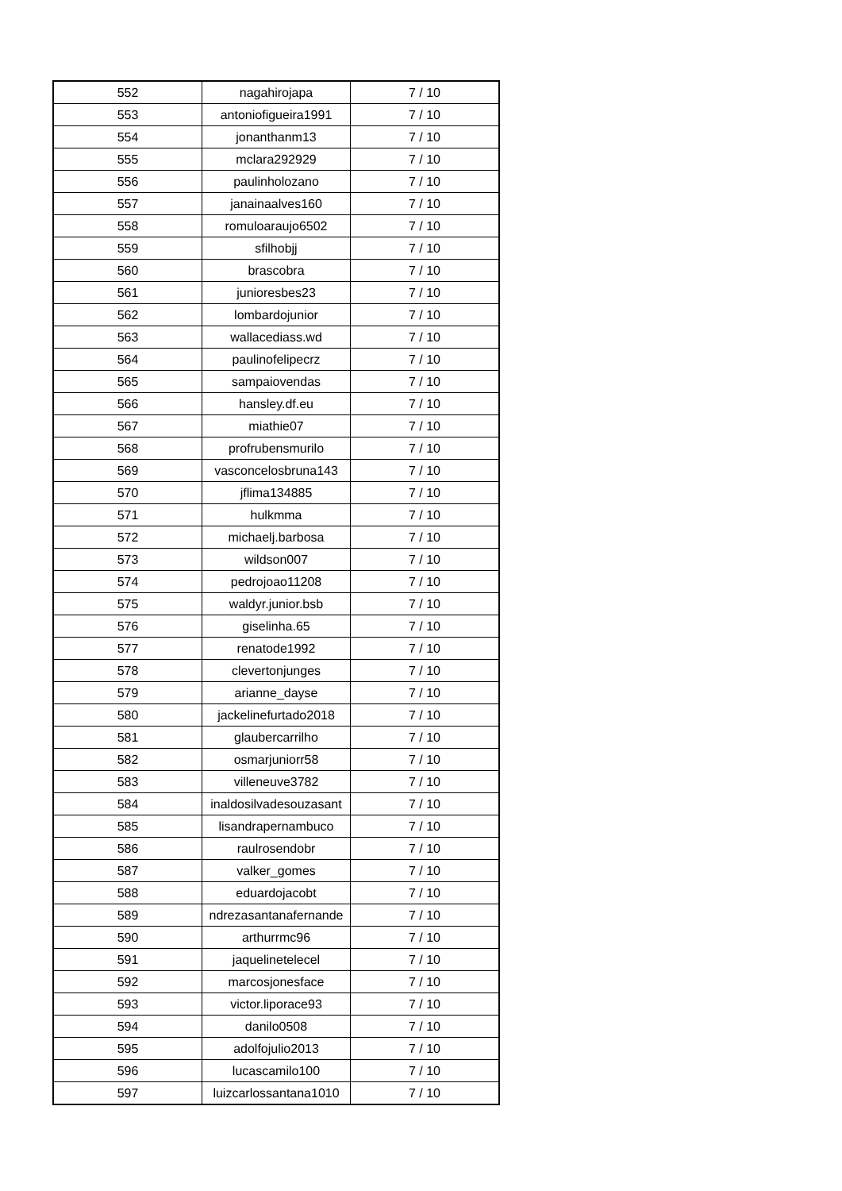| 552 | nagahirojapa | 7 / 10 |
| 553 | antoniofigueira1991 | 7 / 10 |
| 554 | jonanthanm13 | 7 / 10 |
| 555 | mclara292929 | 7 / 10 |
| 556 | paulinholozano | 7 / 10 |
| 557 | janainaalves160 | 7 / 10 |
| 558 | romuloaraujo6502 | 7 / 10 |
| 559 | sfilhobjj | 7 / 10 |
| 560 | brascobra | 7 / 10 |
| 561 | junioresbes23 | 7 / 10 |
| 562 | lombardojunior | 7 / 10 |
| 563 | wallacediass.wd | 7 / 10 |
| 564 | paulinofelipecrz | 7 / 10 |
| 565 | sampaiovendas | 7 / 10 |
| 566 | hansley.df.eu | 7 / 10 |
| 567 | miathie07 | 7 / 10 |
| 568 | profrubensmurilo | 7 / 10 |
| 569 | vasconcelosbruna143 | 7 / 10 |
| 570 | jflima134885 | 7 / 10 |
| 571 | hulkmma | 7 / 10 |
| 572 | michaelj.barbosa | 7 / 10 |
| 573 | wildson007 | 7 / 10 |
| 574 | pedrojoao11208 | 7 / 10 |
| 575 | waldyr.junior.bsb | 7 / 10 |
| 576 | giselinha.65 | 7 / 10 |
| 577 | renatode1992 | 7 / 10 |
| 578 | clevertonjunges | 7 / 10 |
| 579 | arianne_dayse | 7 / 10 |
| 580 | jackelinefurtado2018 | 7 / 10 |
| 581 | glaubercarrilho | 7 / 10 |
| 582 | osmarjuniorr58 | 7 / 10 |
| 583 | villeneuve3782 | 7 / 10 |
| 584 | inaldosilvadesouzasant | 7 / 10 |
| 585 | lisandrapernambuco | 7 / 10 |
| 586 | raulrosendobr | 7 / 10 |
| 587 | valker_gomes | 7 / 10 |
| 588 | eduardojacobt | 7 / 10 |
| 589 | ndrezasantanafernande | 7 / 10 |
| 590 | arthurrmc96 | 7 / 10 |
| 591 | jaquelinetelecel | 7 / 10 |
| 592 | marcosjonesface | 7 / 10 |
| 593 | victor.liporace93 | 7 / 10 |
| 594 | danilo0508 | 7 / 10 |
| 595 | adolfojulio2013 | 7 / 10 |
| 596 | lucascamilo100 | 7 / 10 |
| 597 | luizcarlossantana1010 | 7 / 10 |